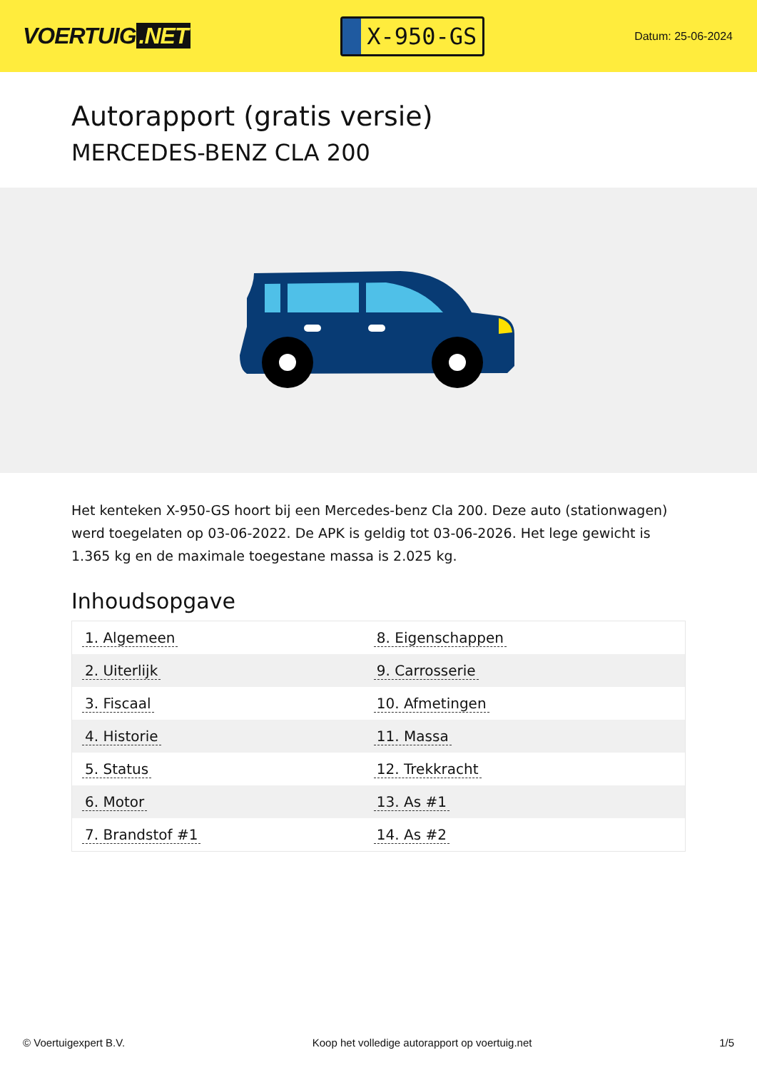VOERTUIG.NET
X-950-GS
Datum: 25-06-2024
Autorapport (gratis versie)
MERCEDES-BENZ CLA 200
Het kenteken X-950-GS hoort bij een Mercedes-benz Cla 200. Deze auto (stationwagen) werd toegelaten op 03-06-2022. De APK is geldig tot 03-06-2026. Het lege gewicht is 1.365 kg en de maximale toegestane massa is 2.025 kg.
Inhoudsopgave
| 1. Algemeen | 8. Eigenschappen |
| 2. Uiterlijk | 9. Carrosserie |
| 3. Fiscaal | 10. Afmetingen |
| 4. Historie | 11. Massa |
| 5. Status | 12. Trekkracht |
| 6. Motor | 13. As #1 |
| 7. Brandstof #1 | 14. As #2 |
© Voertuigexpert B.V. Koop het volledige autorapport op voertuig.net 1/5